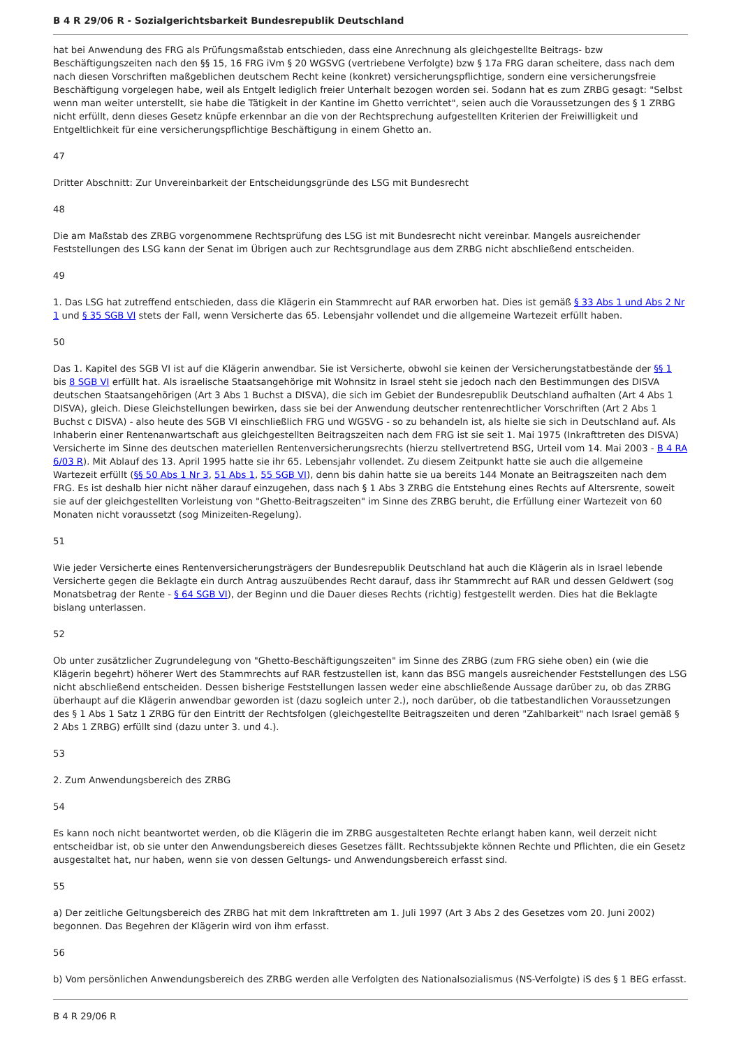B 4 R 29/06 R - Sozialgerichtsbarkeit Bundesrepublik Deutschland
hat bei Anwendung des FRG als Prüfungsmaßstab entschieden, dass eine Anrechnung als gleichgestellte Beitrags- bzw Beschäftigungszeiten nach den §§ 15, 16 FRG iVm § 20 WGSVG (vertriebene Verfolgte) bzw § 17a FRG daran scheitere, dass nach dem nach diesen Vorschriften maßgeblichen deutschem Recht keine (konkret) versicherungspflichtige, sondern eine versicherungsfreie Beschäftigung vorgelegen habe, weil als Entgelt lediglich freier Unterhalt bezogen worden sei. Sodann hat es zum ZRBG gesagt: "Selbst wenn man weiter unterstellt, sie habe die Tätigkeit in der Kantine im Ghetto verrichtet", seien auch die Voraussetzungen des § 1 ZRBG nicht erfüllt, denn dieses Gesetz knüpfe erkennbar an die von der Rechtsprechung aufgestellten Kriterien der Freiwilligkeit und Entgeltlichkeit für eine versicherungspflichtige Beschäftigung in einem Ghetto an.
47
Dritter Abschnitt: Zur Unvereinbarkeit der Entscheidungsgründe des LSG mit Bundesrecht
48
Die am Maßstab des ZRBG vorgenommene Rechtsprüfung des LSG ist mit Bundesrecht nicht vereinbar. Mangels ausreichender Feststellungen des LSG kann der Senat im Übrigen auch zur Rechtsgrundlage aus dem ZRBG nicht abschließend entscheiden.
49
1. Das LSG hat zutreffend entschieden, dass die Klägerin ein Stammrecht auf RAR erworben hat. Dies ist gemäß § 33 Abs 1 und Abs 2 Nr 1 und § 35 SGB VI stets der Fall, wenn Versicherte das 65. Lebensjahr vollendet und die allgemeine Wartezeit erfüllt haben.
50
Das 1. Kapitel des SGB VI ist auf die Klägerin anwendbar. Sie ist Versicherte, obwohl sie keinen der Versicherungstatbestände der §§ 1 bis 8 SGB VI erfüllt hat. Als israelische Staatsangehörige mit Wohnsitz in Israel steht sie jedoch nach den Bestimmungen des DISVA deutschen Staatsangehörigen (Art 3 Abs 1 Buchst a DISVA), die sich im Gebiet der Bundesrepublik Deutschland aufhalten (Art 4 Abs 1 DISVA), gleich. Diese Gleichstellungen bewirken, dass sie bei der Anwendung deutscher rentenrechtlicher Vorschriften (Art 2 Abs 1 Buchst c DISVA) - also heute des SGB VI einschließlich FRG und WGSVG - so zu behandeln ist, als hielte sie sich in Deutschland auf. Als Inhaberin einer Rentenanwartschaft aus gleichgestellten Beitragszeiten nach dem FRG ist sie seit 1. Mai 1975 (Inkrafttreten des DISVA) Versicherte im Sinne des deutschen materiellen Rentenversicherungsrechts (hierzu stellvertretend BSG, Urteil vom 14. Mai 2003 - B 4 RA 6/03 R). Mit Ablauf des 13. April 1995 hatte sie ihr 65. Lebensjahr vollendet. Zu diesem Zeitpunkt hatte sie auch die allgemeine Wartezeit erfüllt (§§ 50 Abs 1 Nr 3, 51 Abs 1, 55 SGB VI), denn bis dahin hatte sie ua bereits 144 Monate an Beitragszeiten nach dem FRG. Es ist deshalb hier nicht näher darauf einzugehen, dass nach § 1 Abs 3 ZRBG die Entstehung eines Rechts auf Altersrente, soweit sie auf der gleichgestellten Vorleistung von "Ghetto-Beitragszeiten" im Sinne des ZRBG beruht, die Erfüllung einer Wartezeit von 60 Monaten nicht voraussetzt (sog Minizeiten-Regelung).
51
Wie jeder Versicherte eines Rentenversicherungsträgers der Bundesrepublik Deutschland hat auch die Klägerin als in Israel lebende Versicherte gegen die Beklagte ein durch Antrag auszuübendes Recht darauf, dass ihr Stammrecht auf RAR und dessen Geldwert (sog Monatsbetrag der Rente - § 64 SGB VI), der Beginn und die Dauer dieses Rechts (richtig) festgestellt werden. Dies hat die Beklagte bislang unterlassen.
52
Ob unter zusätzlicher Zugrundelegung von "Ghetto-Beschäftigungszeiten" im Sinne des ZRBG (zum FRG siehe oben) ein (wie die Klägerin begehrt) höherer Wert des Stammrechts auf RAR festzustellen ist, kann das BSG mangels ausreichender Feststellungen des LSG nicht abschließend entscheiden. Dessen bisherige Feststellungen lassen weder eine abschließende Aussage darüber zu, ob das ZRBG überhaupt auf die Klägerin anwendbar geworden ist (dazu sogleich unter 2.), noch darüber, ob die tatbestandlichen Voraussetzungen des § 1 Abs 1 Satz 1 ZRBG für den Eintritt der Rechtsfolgen (gleichgestellte Beitragszeiten und deren "Zahlbarkeit" nach Israel gemäß § 2 Abs 1 ZRBG) erfüllt sind (dazu unter 3. und 4.).
53
2. Zum Anwendungsbereich des ZRBG
54
Es kann noch nicht beantwortet werden, ob die Klägerin die im ZRBG ausgestalteten Rechte erlangt haben kann, weil derzeit nicht entscheidbar ist, ob sie unter den Anwendungsbereich dieses Gesetzes fällt. Rechtssubjekte können Rechte und Pflichten, die ein Gesetz ausgestaltet hat, nur haben, wenn sie von dessen Geltungs- und Anwendungsbereich erfasst sind.
55
a) Der zeitliche Geltungsbereich des ZRBG hat mit dem Inkrafttreten am 1. Juli 1997 (Art 3 Abs 2 des Gesetzes vom 20. Juni 2002) begonnen. Das Begehren der Klägerin wird von ihm erfasst.
56
b) Vom persönlichen Anwendungsbereich des ZRBG werden alle Verfolgten des Nationalsozialismus (NS-Verfolgte) iS des § 1 BEG erfasst.
B 4 R 29/06 R